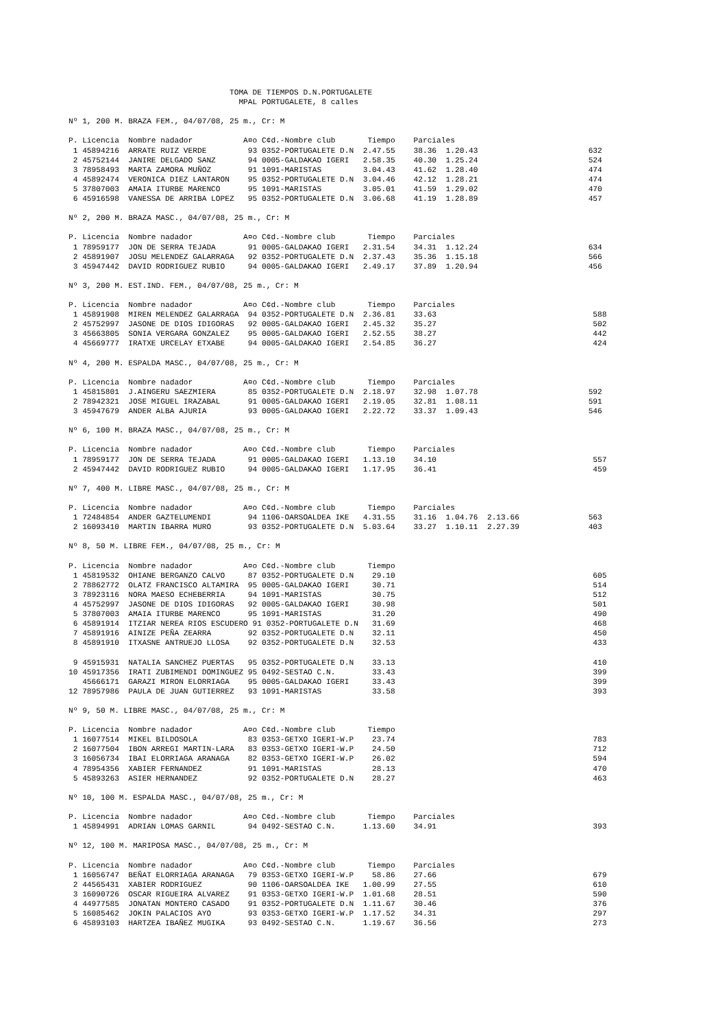TOMA DE TIEMPOS D.N.PORTUGALETE
                                     MPAL PORTUGALETE, 8 calles

Nº 1, 200 M. BRAZA FEM., 04/07/08, 25 m., Cr: M

P. Licencia  Nombre nadador           A¤o C¢d.-Nombre club       Tiempo    Parciales
 1 45894216  ARRATE RUIZ VERDE         93 0352-PORTUGALETE D.N  2.47.55    38.36  1.20.43                        632
 2 45752144  JANIRE DELGADO SANZ       94 0005-GALDAKAO IGERI   2.58.35    40.30  1.25.24                        524
 3 78958493  MARTA ZAMORA MUÑOZ        91 1091-MARISTAS         3.04.43    41.62  1.28.40                        474
 4 45892474  VERONICA DIEZ LANTARON    95 0352-PORTUGALETE D.N  3.04.46    42.12  1.28.21                        474
 5 37807003  AMAIA ITURBE MARENCO      95 1091-MARISTAS         3.05.01    41.59  1.29.02                        470
 6 45916598  VANESSA DE ARRIBA LOPEZ   95 0352-PORTUGALETE D.N  3.06.68    41.19  1.28.89                        457

Nº 2, 200 M. BRAZA MASC., 04/07/08, 25 m., Cr: M

P. Licencia  Nombre nadador           A¤o C¢d.-Nombre club       Tiempo    Parciales
 1 78959177  JON DE SERRA TEJADA       91 0005-GALDAKAO IGERI   2.31.54    34.31  1.12.24                        634
 2 45891907  JOSU MELENDEZ GALARRAGA   92 0352-PORTUGALETE D.N  2.37.43    35.36  1.15.18                        566
 3 45947442  DAVID RODRIGUEZ RUBIO     94 0005-GALDAKAO IGERI   2.49.17    37.89  1.20.94                        456

Nº 3, 200 M. EST.IND. FEM., 04/07/08, 25 m., Cr: M

P. Licencia  Nombre nadador           A¤o C¢d.-Nombre club       Tiempo    Parciales
 1 45891908  MIREN MELENDEZ GALARRAGA  94 0352-PORTUGALETE D.N  2.36.81    33.63                                  588
 2 45752997  JASONE DE DIOS IDIGORAS   92 0005-GALDAKAO IGERI   2.45.32    35.27                                  502
 3 45663805  SONIA VERGARA GONZALEZ    95 0005-GALDAKAO IGERI   2.52.55    38.27                                  442
 4 45669777  IRATXE URCELAY ETXABE     94 0005-GALDAKAO IGERI   2.54.85    36.27                                  424

Nº 4, 200 M. ESPALDA MASC., 04/07/08, 25 m., Cr: M

P. Licencia  Nombre nadador           A¤o C¢d.-Nombre club       Tiempo    Parciales
 1 45815801  J.AINGERU SAEZMIERA       85 0352-PORTUGALETE D.N  2.18.97    32.98  1.07.78                        592
 2 78942321  JOSE MIGUEL IRAZABAL      91 0005-GALDAKAO IGERI   2.19.05    32.81  1.08.11                        591
 3 45947679  ANDER ALBA AJURIA         93 0005-GALDAKAO IGERI   2.22.72    33.37  1.09.43                        546

Nº 6, 100 M. BRAZA MASC., 04/07/08, 25 m., Cr: M

P. Licencia  Nombre nadador           A¤o C¢d.-Nombre club       Tiempo    Parciales
 1 78959177  JON DE SERRA TEJADA       91 0005-GALDAKAO IGERI   1.13.10    34.10                                  557
 2 45947442  DAVID RODRIGUEZ RUBIO     94 0005-GALDAKAO IGERI   1.17.95    36.41                                  459

Nº 7, 400 M. LIBRE MASC., 04/07/08, 25 m., Cr: M

P. Licencia  Nombre nadador           A¤o C¢d.-Nombre club       Tiempo    Parciales
 1 72484854  ANDER GAZTELUMENDI        94 1106-OARSOALDEA IKE   4.31.55    31.16  1.04.76  2.13.66               563
 2 16093410  MARTIN IBARRA MURO        93 0352-PORTUGALETE D.N  5.03.64    33.27  1.10.11  2.27.39               403

Nº 8, 50 M. LIBRE FEM., 04/07/08, 25 m., Cr: M

P. Licencia  Nombre nadador           A¤o C¢d.-Nombre club       Tiempo
 1 45819532  OHIANE BERGANZO CALVO     87 0352-PORTUGALETE D.N    29.10                                           605
 2 78862772  OLATZ FRANCISCO ALTAMIRA  95 0005-GALDAKAO IGERI     30.71                                           514
 3 78923116  NORA MAESO ECHEBERRIA     94 1091-MARISTAS           30.75                                           512
 4 45752997  JASONE DE DIOS IDIGORAS   92 0005-GALDAKAO IGERI     30.98                                           501
 5 37807003  AMAIA ITURBE MARENCO      95 1091-MARISTAS           31.20                                           490
 6 45891914  ITZIAR NEREA RIOS ESCUDERO 91 0352-PORTUGALETE D.N   31.69                                           468
 7 45891916  AINIZE PEÑA ZEARRA        92 0352-PORTUGALETE D.N    32.11                                           450
 8 45891910  ITXASNE ANTRUEJO LLOSA    92 0352-PORTUGALETE D.N    32.53                                           433

 9 45915931  NATALIA SANCHEZ PUERTAS   95 0352-PORTUGALETE D.N    33.13                                           410
10 45917356  IRATI ZUBIMENDI DOMINGUEZ 95 0492-SESTAO C.N.        33.43                                           399
   45666171  GARAZI MIRON ELORRIAGA    95 0005-GALDAKAO IGERI     33.43                                           399
12 78957986  PAULA DE JUAN GUTIERREZ   93 1091-MARISTAS           33.58                                           393

Nº 9, 50 M. LIBRE MASC., 04/07/08, 25 m., Cr: M

P. Licencia  Nombre nadador           A¤o C¢d.-Nombre club       Tiempo
 1 16077514  MIKEL BILDOSOLA           83 0353-GETXO IGERI-W.P    23.74                                           783
 2 16077504  IBON ARREGI MARTIN-LARA   83 0353-GETXO IGERI-W.P    24.50                                           712
 3 16056734  IBAI ELORRIAGA ARANAGA    82 0353-GETXO IGERI-W.P    26.02                                           594
 4 78954356  XABIER FERNANDEZ          91 1091-MARISTAS           28.13                                           470
 5 45893263  ASIER HERNANDEZ           92 0352-PORTUGALETE D.N    28.27                                           463

Nº 10, 100 M. ESPALDA MASC., 04/07/08, 25 m., Cr: M

P. Licencia  Nombre nadador           A¤o C¢d.-Nombre club       Tiempo    Parciales
 1 45894991  ADRIAN LOMAS GARNIL       94 0492-SESTAO C.N.      1.13.60    34.91                                  393

Nº 12, 100 M. MARIPOSA MASC., 04/07/08, 25 m., Cr: M

P. Licencia  Nombre nadador           A¤o C¢d.-Nombre club       Tiempo    Parciales
 1 16056747  BEÑAT ELORRIAGA ARANAGA   79 0353-GETXO IGERI-W.P    58.86    27.66                                  679
 2 44565431  XABIER RODRIGUEZ          90 1106-OARSOALDEA IKE   1.00.99    27.55                                  610
 3 16090726  OSCAR RIGUEIRA ALVAREZ    91 0353-GETXO IGERI-W.P  1.01.68    28.51                                  590
 4 44977585  JONATAN MONTERO CASADO    91 0352-PORTUGALETE D.N  1.11.67    30.46                                  376
 5 16085462  JOKIN PALACIOS AYO        93 0353-GETXO IGERI-W.P  1.17.52    34.31                                  297
 6 45893103  HARTZEA IBAÑEZ MUGIKA     93 0492-SESTAO C.N.      1.19.67    36.56                                  273